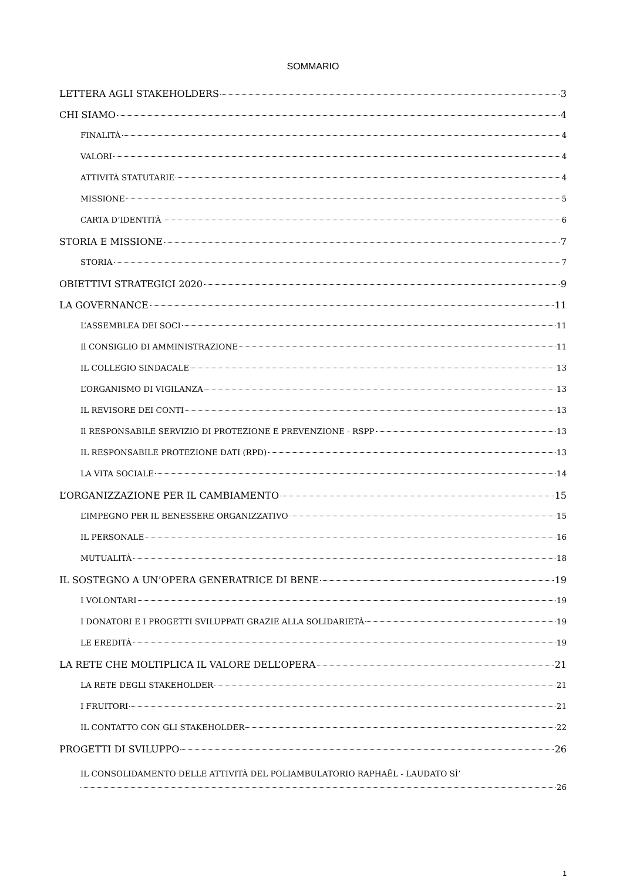SOMMARIO
LETTERA AGLI STAKEHOLDERS 3
CHI SIAMO 4
FINALITÀ 4
VALORI 4
ATTIVITÀ STATUTARIE 4
MISSIONE 5
CARTA D’IDENTITÀ 6
STORIA E MISSIONE 7
STORIA 7
OBIETTIVI STRATEGICI 2020 9
LA GOVERNANCE 11
L’ASSEMBLEA DEI SOCI 11
Il CONSIGLIO DI AMMINISTRAZIONE 11
IL COLLEGIO SINDACALE 13
L’ORGANISMO DI VIGILANZA 13
IL REVISORE DEI CONTI 13
Il RESPONSABILE SERVIZIO DI PROTEZIONE E PREVENZIONE - RSPP 13
IL RESPONSABILE PROTEZIONE DATI (RPD) 13
LA VITA SOCIALE 14
L’ORGANIZZAZIONE PER IL CAMBIAMENTO 15
L’IMPEGNO PER IL BENESSERE ORGANIZZATIVO 15
IL PERSONALE 16
MUTUALITÀ 18
IL SOSTEGNO A UN’OPERA GENERATRICE DI BENE 19
I VOLONTARI 19
I DONATORI E I PROGETTI SVILUPPATI GRAZIE ALLA SOLIDARIETÀ 19
LE EREDITÀ 19
LA RETE CHE MOLTIPLICA IL VALORE DELL’OPERA 21
LA RETE DEGLI STAKEHOLDER 21
I FRUITORI 21
IL CONTATTO CON GLI STAKEHOLDER 22
PROGETTI DI SVILUPPO 26
IL CONSOLIDAMENTO DELLE ATTIVITÀ DEL POLIAMBULATORIO RAPHAËL - LAUDATO SÌ’
26
1